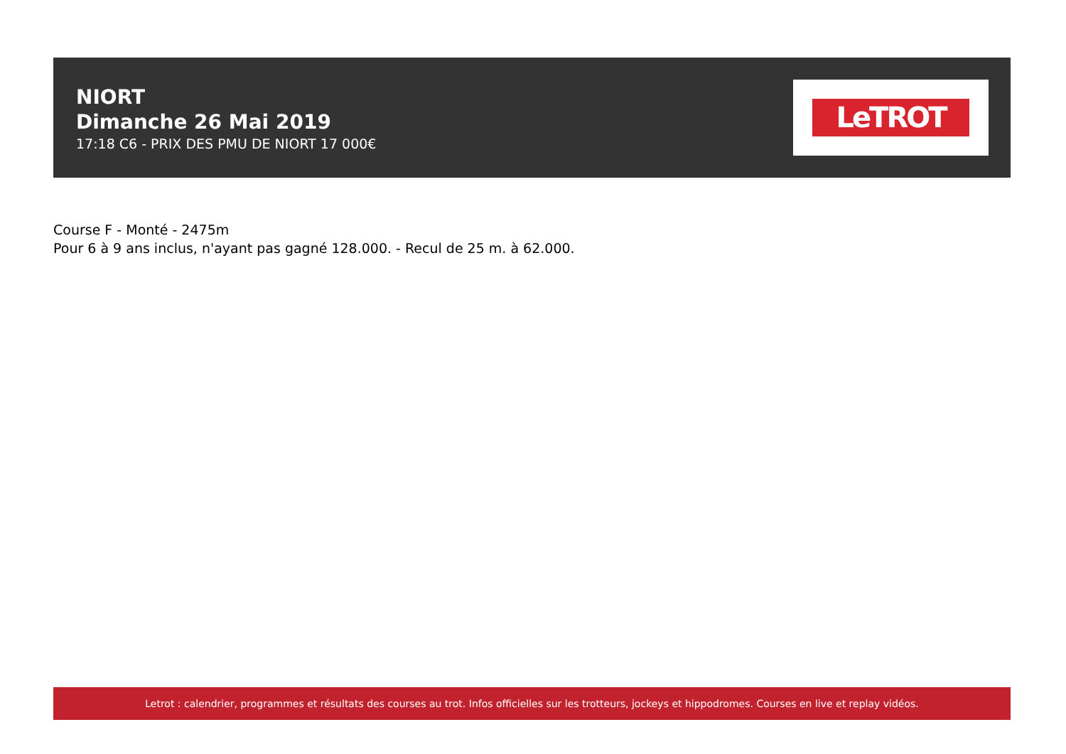NIORT
Dimanche 26 Mai 2019
17:18 C6 - PRIX DES PMU DE NIORT 17 000€
LeTROT
Course F - Monté - 2475m
Pour 6 à 9 ans inclus, n'ayant pas gagné 128.000. - Recul de 25 m. à 62.000.
Letrot : calendrier, programmes et résultats des courses au trot. Infos officielles sur les trotteurs, jockeys et hippodromes. Courses en live et replay vidéos.